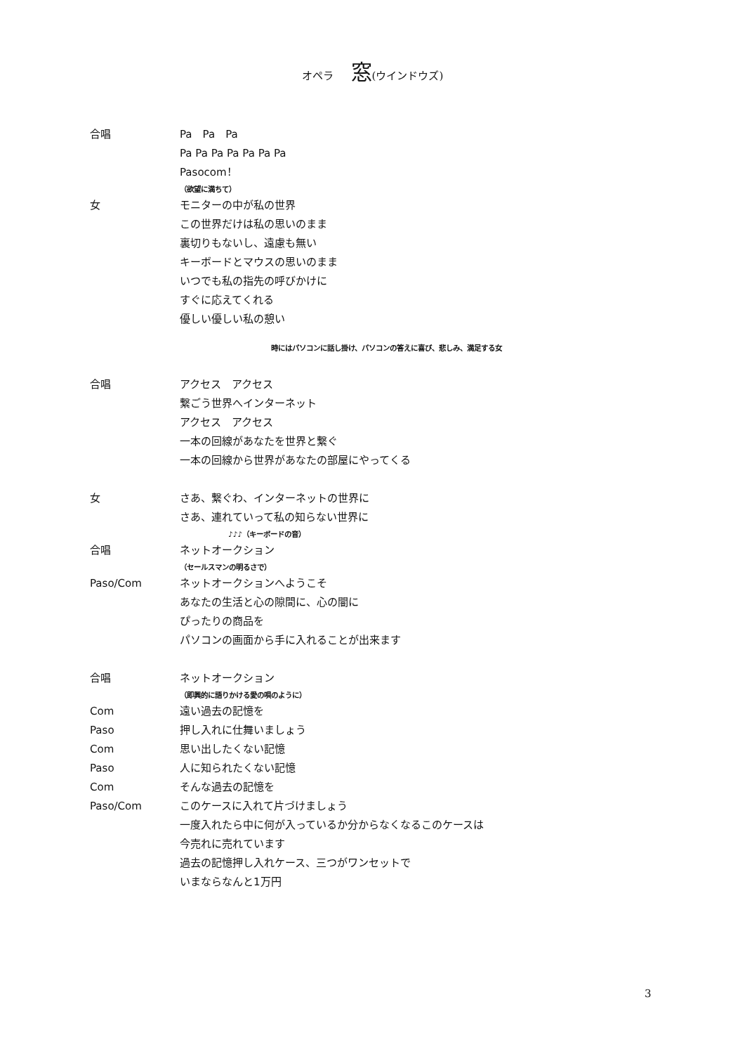オペラ 窓(ウインドウズ)
合唱 Pa　Pa　Pa
Pa Pa Pa Pa Pa Pa Pa
Pasocom！
（欲望に満ちて）
女 モニターの中が私の世界
この世界だけは私の思いのまま
裏切りもないし、遠慮も無い
キーボードとマウスの思いのまま
いつでも私の指先の呼びかけに
すぐに応えてくれる
優しい優しい私の憩い
時にはパソコンに話し掛け、パソコンの答えに喜び、悲しみ、満足する女
合唱 アクセス　アクセス
繋ごう世界へインターネット
アクセス　アクセス
一本の回線があなたを世界と繋ぐ
一本の回線から世界があなたの部屋にやってくる
女 さあ、繋ぐわ、インターネットの世界に
さあ、連れていって私の知らない世界に
♪♪♪（キーボードの音）
合唱 ネットオークション
（セールスマンの明るさで）
Paso/Com ネットオークションへようこそ
あなたの生活と心の隙間に、心の闇に
ぴったりの商品を
パソコンの画面から手に入れることが出来ます
合唱 ネットオークション
（即興的に語りかける愛の唄のように）
Com 遠い過去の記憶を
Paso 押し入れに仕舞いましょう
Com 思い出したくない記憶
Paso 人に知られたくない記憶
Com そんな過去の記憶を
Paso/Com このケースに入れて片づけましょう
一度入れたら中に何が入っているか分からなくなるこのケースは
今売れに売れています
過去の記憶押し入れケース、三つがワンセットで
いまならなんと1万円
3